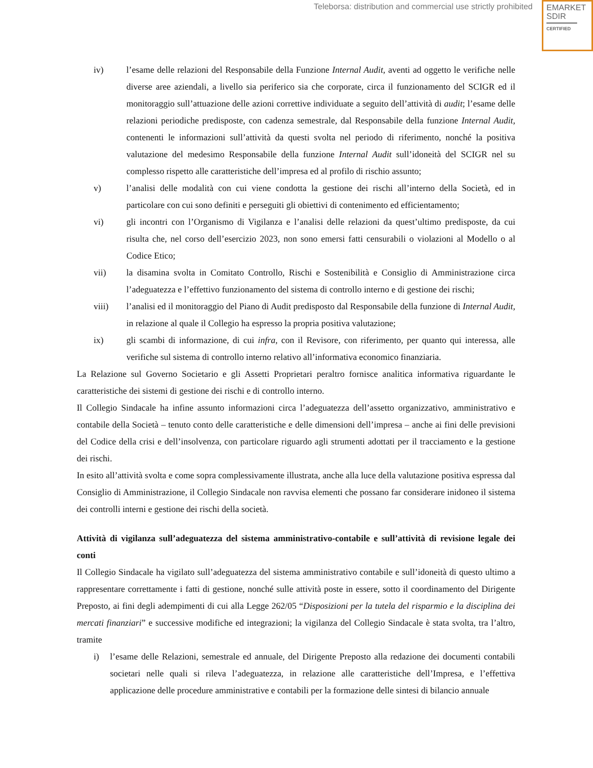Teleborsa: distribution and commercial use strictly prohibited
EMARKET
SDIR
CERTIFIED
iv) l’esame delle relazioni del Responsabile della Funzione Internal Audit, aventi ad oggetto le verifiche nelle diverse aree aziendali, a livello sia periferico sia che corporate, circa il funzionamento del SCIGR ed il monitoraggio sull’attuazione delle azioni correttive individuate a seguito dell’attività di audit; l’esame delle relazioni periodiche predisposte, con cadenza semestrale, dal Responsabile della funzione Internal Audit, contenenti le informazioni sull’attività da questi svolta nel periodo di riferimento, nonché la positiva valutazione del medesimo Responsabile della funzione Internal Audit sull’idoneità del SCIGR nel su complesso rispetto alle caratteristiche dell’impresa ed al profilo di rischio assunto;
v) l’analisi delle modalità con cui viene condotta la gestione dei rischi all’interno della Società, ed in particolare con cui sono definiti e perseguiti gli obiettivi di contenimento ed efficientamento;
vi) gli incontri con l’Organismo di Vigilanza e l’analisi delle relazioni da quest’ultimo predisposte, da cui risulta che, nel corso dell’esercizio 2023, non sono emersi fatti censurabili o violazioni al Modello o al Codice Etico;
vii) la disamina svolta in Comitato Controllo, Rischi e Sostenibilità e Consiglio di Amministrazione circa l’adeguatezza e l’effettivo funzionamento del sistema di controllo interno e di gestione dei rischi;
viii) l’analisi ed il monitoraggio del Piano di Audit predisposto dal Responsabile della funzione di Internal Audit, in relazione al quale il Collegio ha espresso la propria positiva valutazione;
ix) gli scambi di informazione, di cui infra, con il Revisore, con riferimento, per quanto qui interessa, alle verifiche sul sistema di controllo interno relativo all’informativa economico finanziaria.
La Relazione sul Governo Societario e gli Assetti Proprietari peraltro fornisce analitica informativa riguardante le caratteristiche dei sistemi di gestione dei rischi e di controllo interno.
Il Collegio Sindacale ha infine assunto informazioni circa l’adeguatezza dell’assetto organizzativo, amministrativo e contabile della Società – tenuto conto delle caratteristiche e delle dimensioni dell’impresa – anche ai fini delle previsioni del Codice della crisi e dell’insolvenza, con particolare riguardo agli strumenti adottati per il tracciamento e la gestione dei rischi.
In esito all’attività svolta e come sopra complessivamente illustrata, anche alla luce della valutazione positiva espressa dal Consiglio di Amministrazione, il Collegio Sindacale non ravvisa elementi che possano far considerare inidoneo il sistema dei controlli interni e gestione dei rischi della società.
Attività di vigilanza sull’adeguatezza del sistema amministrativo-contabile e sull’attività di revisione legale dei conti
Il Collegio Sindacale ha vigilato sull’adeguatezza del sistema amministrativo contabile e sull’idoneità di questo ultimo a rappresentare correttamente i fatti di gestione, nonché sulle attività poste in essere, sotto il coordinamento del Dirigente Preposto, ai fini degli adempimenti di cui alla Legge 262/05 “Disposizioni per la tutela del risparmio e la disciplina dei mercati finanziari” e successive modifiche ed integrazioni; la vigilanza del Collegio Sindacale è stata svolta, tra l’altro, tramite
i) l’esame delle Relazioni, semestrale ed annuale, del Dirigente Preposto alla redazione dei documenti contabili societari nelle quali si rileva l’adeguatezza, in relazione alle caratteristiche dell’Impresa, e l’effettiva applicazione delle procedure amministrative e contabili per la formazione delle sintesi di bilancio annuale